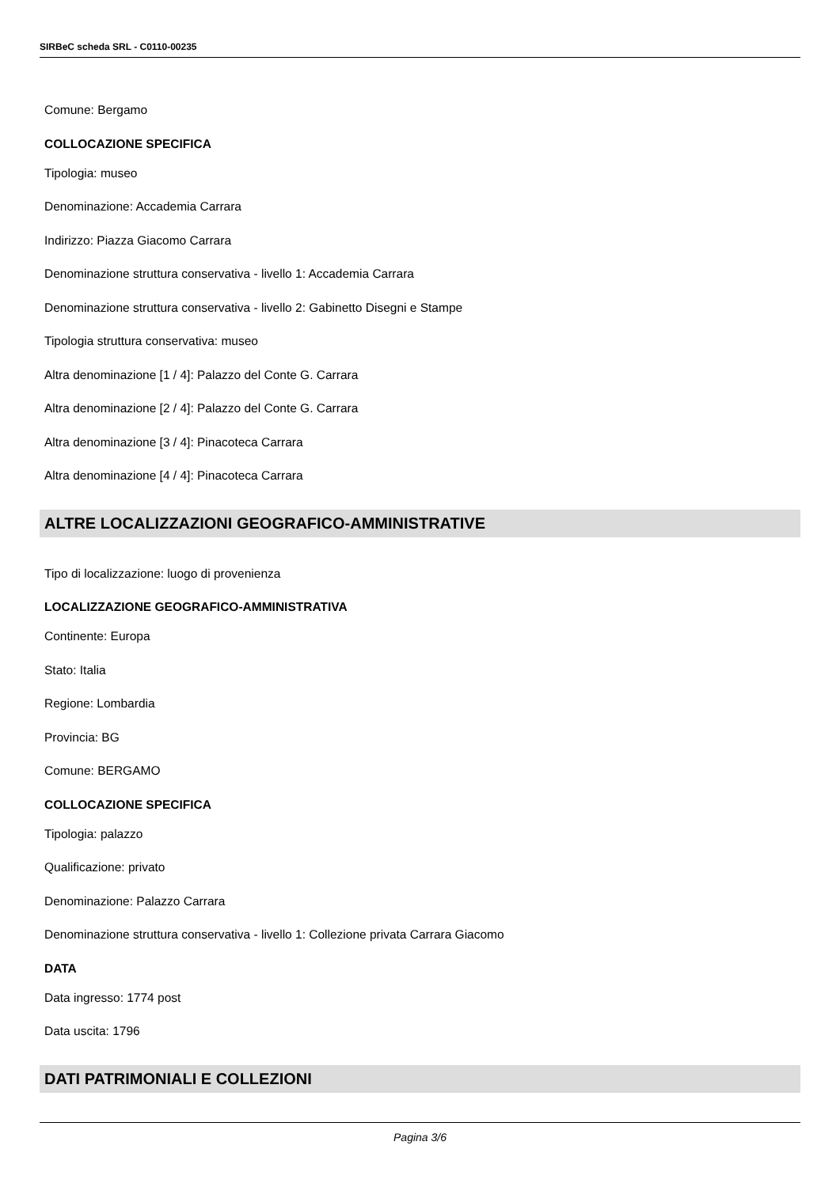SIRBeC scheda SRL - C0110-00235
Comune: Bergamo
COLLOCAZIONE SPECIFICA
Tipologia: museo
Denominazione: Accademia Carrara
Indirizzo: Piazza Giacomo Carrara
Denominazione struttura conservativa - livello 1: Accademia Carrara
Denominazione struttura conservativa - livello 2: Gabinetto Disegni e Stampe
Tipologia struttura conservativa: museo
Altra denominazione [1 / 4]: Palazzo del Conte G. Carrara
Altra denominazione [2 / 4]: Palazzo del Conte G. Carrara
Altra denominazione [3 / 4]: Pinacoteca Carrara
Altra denominazione [4 / 4]: Pinacoteca Carrara
ALTRE LOCALIZZAZIONI GEOGRAFICO-AMMINISTRATIVE
Tipo di localizzazione: luogo di provenienza
LOCALIZZAZIONE GEOGRAFICO-AMMINISTRATIVA
Continente: Europa
Stato: Italia
Regione: Lombardia
Provincia: BG
Comune: BERGAMO
COLLOCAZIONE SPECIFICA
Tipologia: palazzo
Qualificazione: privato
Denominazione: Palazzo Carrara
Denominazione struttura conservativa - livello 1: Collezione privata Carrara Giacomo
DATA
Data ingresso: 1774 post
Data uscita: 1796
DATI PATRIMONIALI E COLLEZIONI
Pagina 3/6